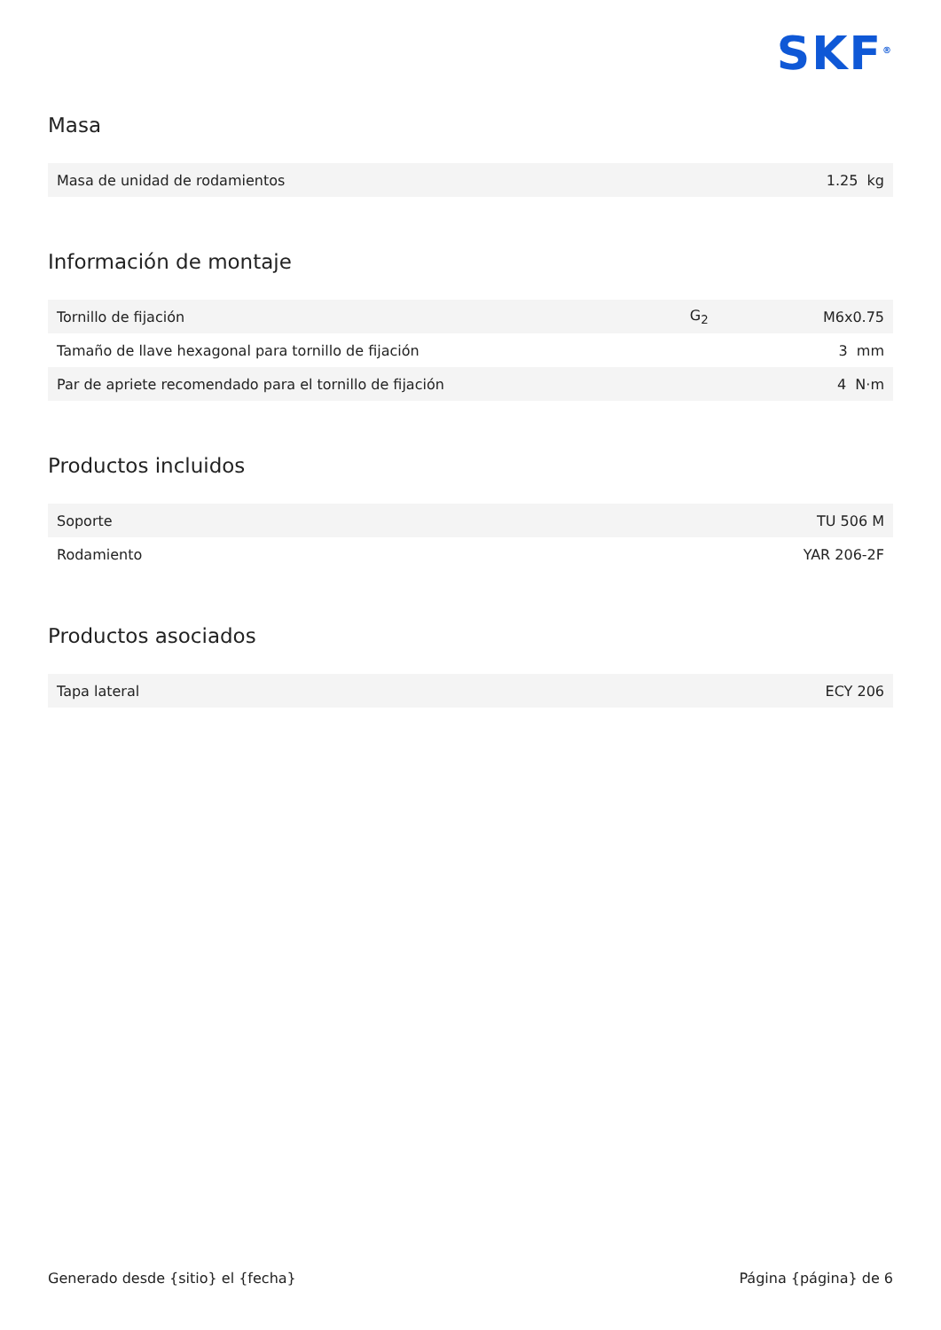SKF<sup>®</sup>
Masa
| Masa de unidad de rodamientos | 1.25 kg |
Información de montaje
| Tornillo de fijación | G<sub>2</sub> | M6x0.75 |
| Tamaño de llave hexagonal para tornillo de fijación | | 3 mm |
| Par de apriete recomendado para el tornillo de fijación | | 4 N·m |
Productos incluidos
| Soporte | TU 506 M |
| Rodamiento | YAR 206-2F |
Productos asociados
| Tapa lateral | ECY 206 |
Generado desde {sitio} el {fecha} Página {página} de 6